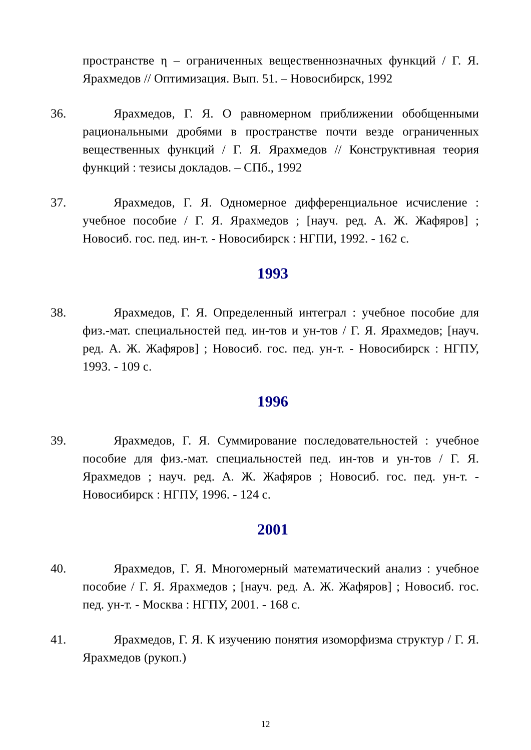пространстве η – ограниченных вещественнозначных функций / Г. Я. Ярахмедов // Оптимизация. Вып. 51. – Новосибирск, 1992
36. Ярахмедов, Г. Я. О равномерном приближении обобщенными рациональными дробями в пространстве почти везде ограниченных вещественных функций / Г. Я. Ярахмедов // Конструктивная теория функций : тезисы докладов. – СПб., 1992
37. Ярахмедов, Г. Я. Одномерное дифференциальное исчисление : учебное пособие / Г. Я. Ярахмедов ; [науч. ред. А. Ж. Жафяров] ; Новосиб. гос. пед. ин-т. - Новосибирск : НГПИ, 1992. - 162 с.
1993
38. Ярахмедов, Г. Я. Определенный интеграл : учебное пособие для физ.-мат. специальностей пед. ин-тов и ун-тов / Г. Я. Ярахмедов; [науч. ред. А. Ж. Жафяров] ; Новосиб. гос. пед. ун-т. - Новосибирск : НГПУ, 1993. - 109 с.
1996
39. Ярахмедов, Г. Я. Суммирование последовательностей : учебное пособие для физ.-мат. специальностей пед. ин-тов и ун-тов / Г. Я. Ярахмедов ; науч. ред. А. Ж. Жафяров ; Новосиб. гос. пед. ун-т. - Новосибирск : НГПУ, 1996. - 124 с.
2001
40. Ярахмедов, Г. Я. Многомерный математический анализ : учебное пособие / Г. Я. Ярахмедов ; [науч. ред. А. Ж. Жафяров] ; Новосиб. гос. пед. ун-т. - Москва : НГПУ, 2001. - 168 с.
41. Ярахмедов, Г. Я. К изучению понятия изоморфизма структур / Г. Я. Ярахмедов (рукоп.)
12